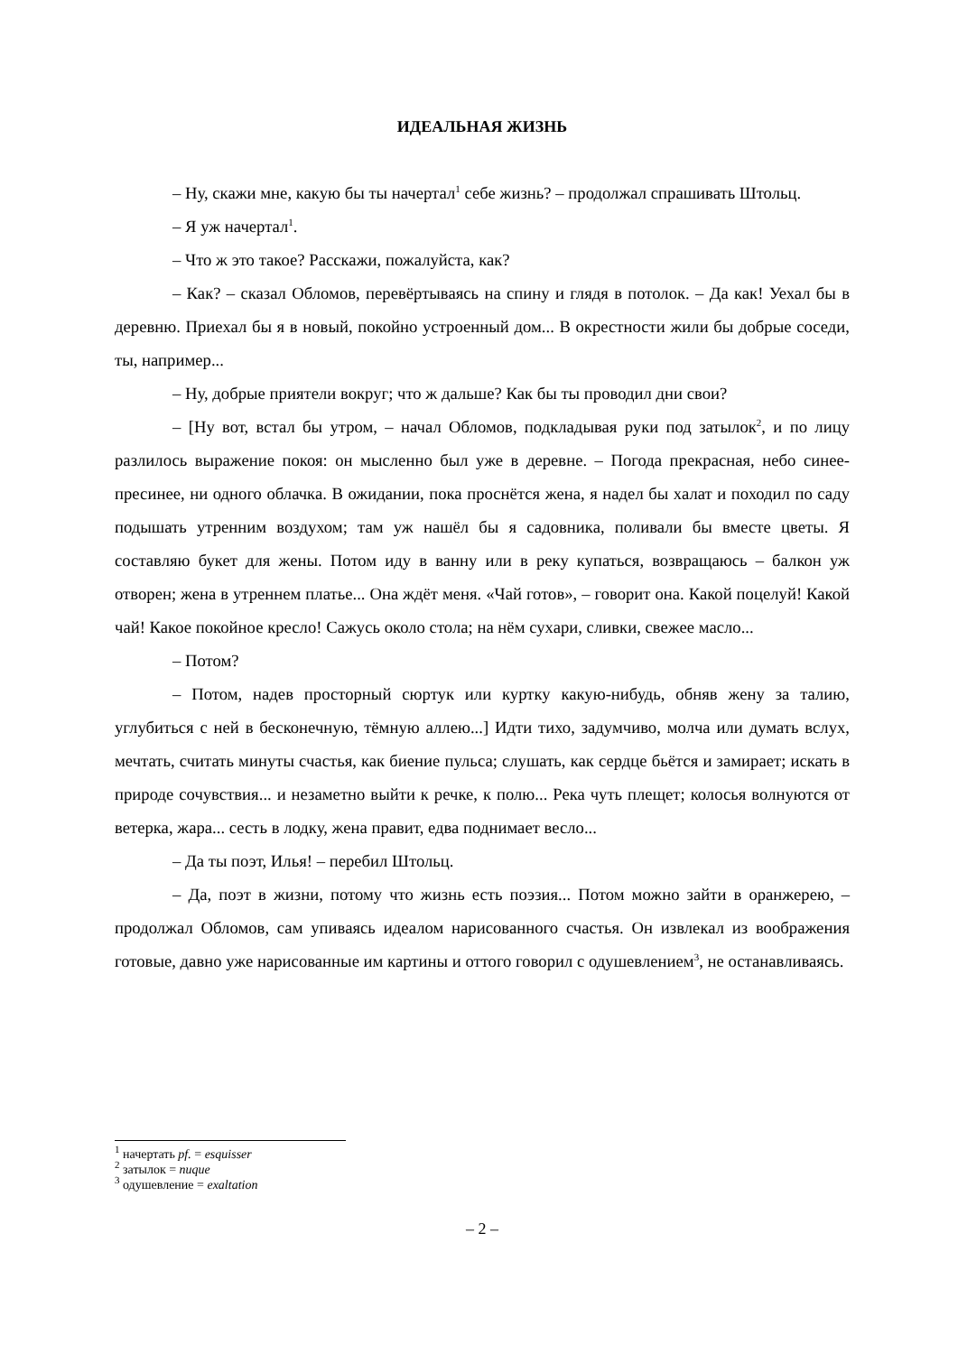ИДЕАЛЬНАЯ ЖИЗНЬ
– Ну, скажи мне, какую бы ты начертал<sup>1</sup> себе жизнь? – продолжал спрашивать Штольц.
– Я уж начертал<sup>1</sup>.
– Что ж это такое? Расскажи, пожалуйста, как?
– Как? – сказал Обломов, перевёртываясь на спину и глядя в потолок. – Да как! Уехал бы в деревню. Приехал бы я в новый, покойно устроенный дом... В окрестности жили бы добрые соседи, ты, например...
– Ну, добрые приятели вокруг; что ж дальше? Как бы ты проводил дни свои?
– [Ну вот, встал бы утром, – начал Обломов, подкладывая руки под затылок<sup>2</sup>, и по лицу разлилось выражение покоя: он мысленно был уже в деревне. – Погода прекрасная, небо синее-пресинее, ни одного облачка. В ожидании, пока проснётся жена, я надел бы халат и походил по саду подышать утренним воздухом; там уж нашёл бы я садовника, поливали бы вместе цветы. Я составляю букет для жены. Потом иду в ванну или в реку купаться, возвращаюсь – балкон уж отворен; жена в утреннем платье... Она ждёт меня. «Чай готов», – говорит она. Какой поцелуй! Какой чай! Какое покойное кресло! Сажусь около стола; на нём сухари, сливки, свежее масло...
– Потом?
– Потом, надев просторный сюртук или куртку какую-нибудь, обняв жену за талию, углубиться с ней в бесконечную, тёмную аллею...] Идти тихо, задумчиво, молча или думать вслух, мечтать, считать минуты счастья, как биение пульса; слушать, как сердце бьётся и замирает; искать в природе сочувствия... и незаметно выйти к речке, к полю... Река чуть плещет; колосья волнуются от ветерка, жара... сесть в лодку, жена правит, едва поднимает весло...
– Да ты поэт, Илья! – перебил Штольц.
– Да, поэт в жизни, потому что жизнь есть поэзия... Потом можно зайти в оранжерею, – продолжал Обломов, сам упиваясь идеалом нарисованного счастья. Он извлекал из воображения готовые, давно уже нарисованные им картины и оттого говорил с одушевлением<sup>3</sup>, не останавливаясь.
<sup>1</sup> начертать pf. = esquisser
<sup>2</sup> затылок = nuque
<sup>3</sup> одушевление = exaltation
– 2 –